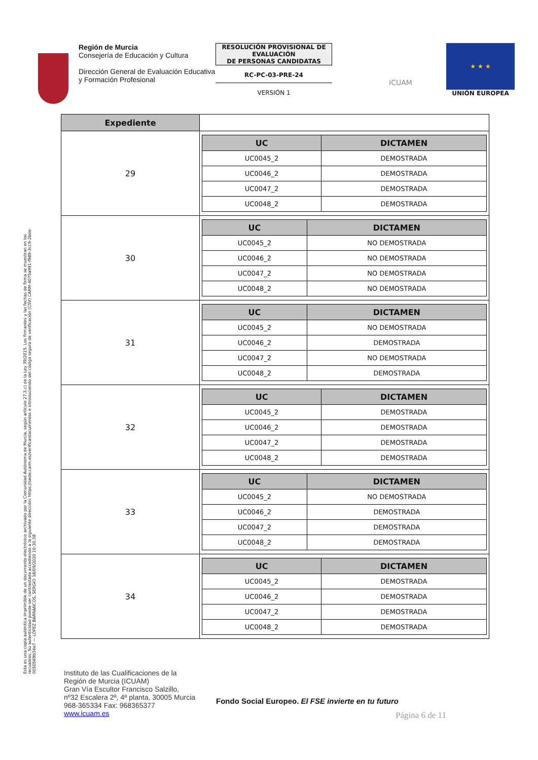Región de Murcia
Consejería de Educación y Cultura
Dirección General de Evaluación Educativa y Formación Profesional
RESOLUCIÓN PROVISIONAL DE EVALUACIÓN
DE PERSONAS CANDIDATAS
RC-PC-03-PRE-24
VERSIÓN 1
ICUAM
★ ★ ★
UNIÓN EUROPEA
Esta es una copia auténtica imprimible de un documento electrónico archivado por la Comunidad Autónoma de Murcia, según artículo 27.3.c) de la Ley 39/2015. Los firmantes y las fechas de firma se muestran en los recuadros. Su autenticidad puede ser contrastada accediendo a la siguiente dirección: https://sede.carm.es/verificardocumentos e introduciendo del código seguro de verificación (CSV) CARM-4075a991-f989-3cc9-2bde-0050569b34e7 — LÓPEZ BARRANCOS, SERGIO 18/09/2020 10:30:38
| Expediente | |
| 29 | / UC / DICTAMEN / / --- / --- / / UC0045_2 / DEMOSTRADA / / UC0046_2 / DEMOSTRADA / / UC0047_2 / DEMOSTRADA / / UC0048_2 / DEMOSTRADA / |
| 30 | / UC / DICTAMEN / / --- / --- / / UC0045_2 / NO DEMOSTRADA / / UC0046_2 / NO DEMOSTRADA / / UC0047_2 / NO DEMOSTRADA / / UC0048_2 / NO DEMOSTRADA / |
| 31 | / UC / DICTAMEN / / --- / --- / / UC0045_2 / NO DEMOSTRADA / / UC0046_2 / DEMOSTRADA / / UC0047_2 / NO DEMOSTRADA / / UC0048_2 / DEMOSTRADA / |
| 32 | / UC / DICTAMEN / / --- / --- / / UC0045_2 / DEMOSTRADA / / UC0046_2 / DEMOSTRADA / / UC0047_2 / DEMOSTRADA / / UC0048_2 / DEMOSTRADA / |
| 33 | / UC / DICTAMEN / / --- / --- / / UC0045_2 / NO DEMOSTRADA / / UC0046_2 / DEMOSTRADA / / UC0047_2 / DEMOSTRADA / / UC0048_2 / DEMOSTRADA / |
| 34 | / UC / DICTAMEN / / --- / --- / / UC0045_2 / DEMOSTRADA / / UC0046_2 / DEMOSTRADA / / UC0047_2 / DEMOSTRADA / / UC0048_2 / DEMOSTRADA / |
Instituto de las Cualificaciones de la
Región de Murcia (ICUAM)
Gran Vía Escultor Francisco Salzillo,
nº32 Escalera 2ª, 4ª planta, 30005 Murcia
968-365334 Fax: 968365377
www.icuam.es
Fondo Social Europeo. El FSE invierte en tu futuro
Página 6 de 11